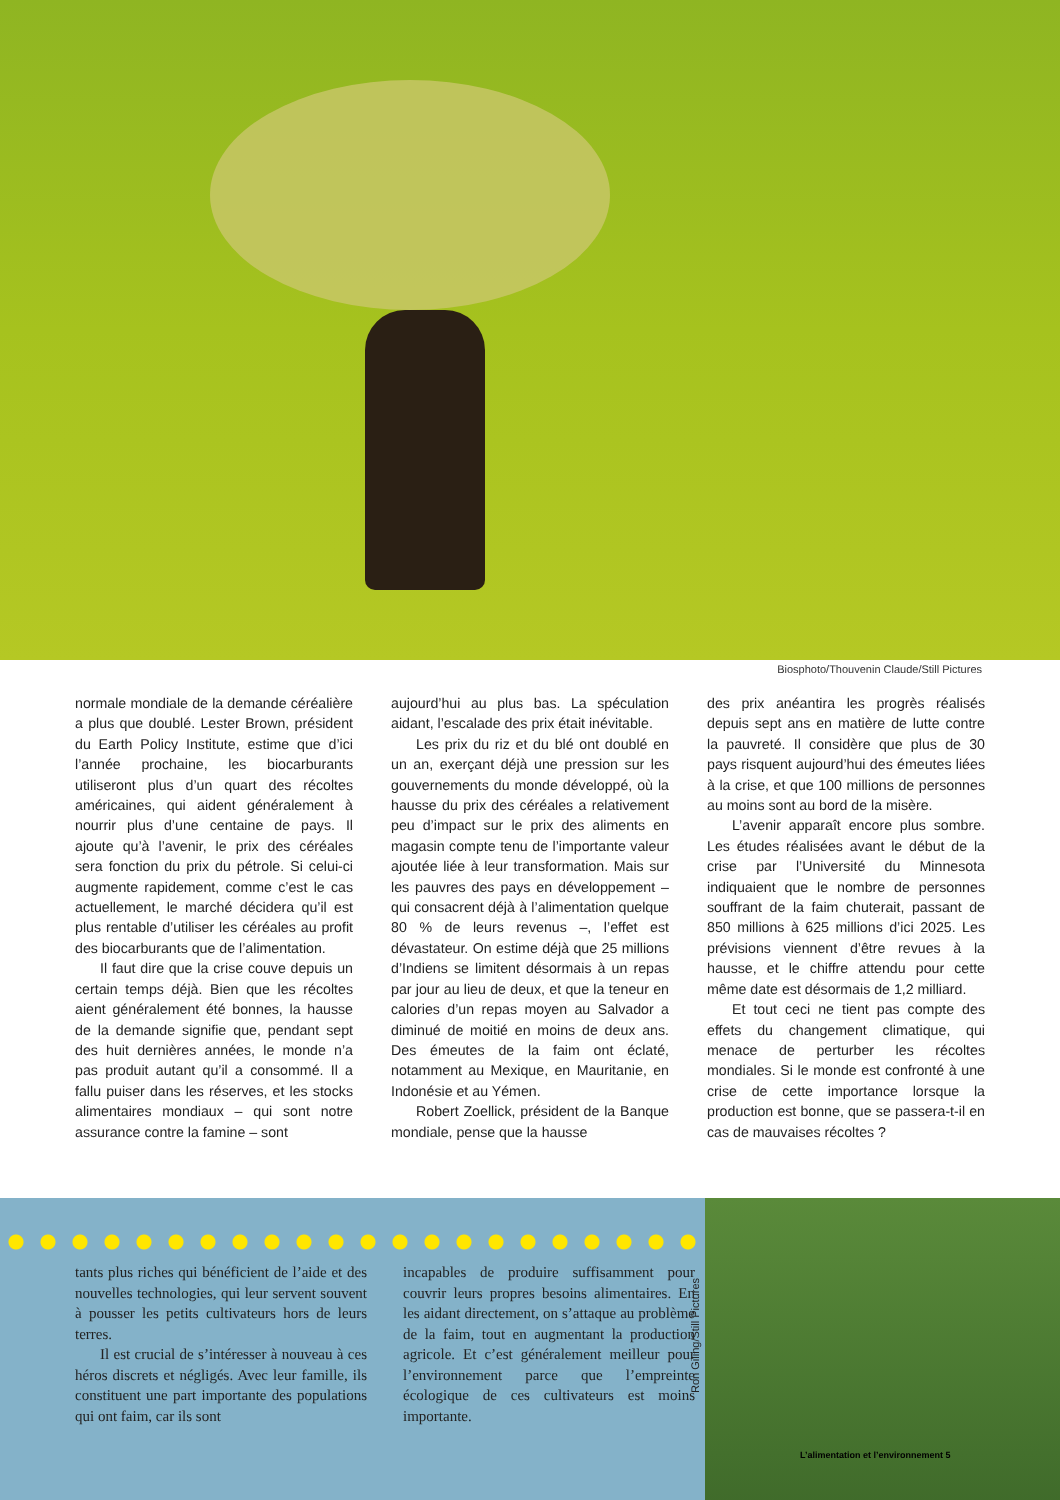Biosphoto/Thouvenin Claude/Still Pictures
normale mondiale de la demande céréalière a plus que doublé. Lester Brown, président du Earth Policy Institute, estime que d’ici l’année prochaine, les biocarburants utiliseront plus d’un quart des récoltes américaines, qui aident généralement à nourrir plus d’une centaine de pays. Il ajoute qu’à l’avenir, le prix des céréales sera fonction du prix du pétrole. Si celui-ci augmente rapidement, comme c’est le cas actuellement, le marché décidera qu’il est plus rentable d’utiliser les céréales au profit des biocarburants que de l’alimentation.
Il faut dire que la crise couve depuis un certain temps déjà. Bien que les récoltes aient généralement été bonnes, la hausse de la demande signifie que, pendant sept des huit dernières années, le monde n’a pas produit autant qu’il a consommé. Il a fallu puiser dans les réserves, et les stocks alimentaires mondiaux – qui sont notre assurance contre la famine – sont
aujourd’hui au plus bas. La spéculation aidant, l’escalade des prix était inévitable.
Les prix du riz et du blé ont doublé en un an, exerçant déjà une pression sur les gouvernements du monde développé, où la hausse du prix des céréales a relativement peu d’impact sur le prix des aliments en magasin compte tenu de l’importante valeur ajoutée liée à leur transformation. Mais sur les pauvres des pays en développement – qui consacrent déjà à l’alimentation quelque 80 % de leurs revenus –, l’effet est dévastateur. On estime déjà que 25 millions d’Indiens se limitent désormais à un repas par jour au lieu de deux, et que la teneur en calories d’un repas moyen au Salvador a diminué de moitié en moins de deux ans. Des émeutes de la faim ont éclaté, notamment au Mexique, en Mauritanie, en Indonésie et au Yémen.
Robert Zoellick, président de la Banque mondiale, pense que la hausse
des prix anéantira les progrès réalisés depuis sept ans en matière de lutte contre la pauvreté. Il considère que plus de 30 pays risquent aujourd’hui des émeutes liées à la crise, et que 100 millions de personnes au moins sont au bord de la misère.
L’avenir apparaît encore plus sombre. Les études réalisées avant le début de la crise par l’Université du Minnesota indiquaient que le nombre de personnes souffrant de la faim chuterait, passant de 850 millions à 625 millions d’ici 2025. Les prévisions viennent d’être revues à la hausse, et le chiffre attendu pour cette même date est désormais de 1,2 milliard.
Et tout ceci ne tient pas compte des effets du changement climatique, qui menace de perturber les récoltes mondiales. Si le monde est confronté à une crise de cette importance lorsque la production est bonne, que se passera-t-il en cas de mauvaises récoltes ?
tants plus riches qui bénéficient de l’aide et des nouvelles technologies, qui leur servent souvent à pousser les petits cultivateurs hors de leurs terres.
Il est crucial de s’intéresser à nouveau à ces héros discrets et négligés. Avec leur famille, ils constituent une part importante des populations qui ont faim, car ils sont
incapables de produire suffisamment pour couvrir leurs propres besoins alimentaires. En les aidant directement, on s’attaque au problème de la faim, tout en augmentant la production agricole. Et c’est généralement meilleur pour l’environnement parce que l’empreinte écologique de ces cultivateurs est moins importante.
Ron Giling/Still Pictures
L’alimentation et l’environnement 5